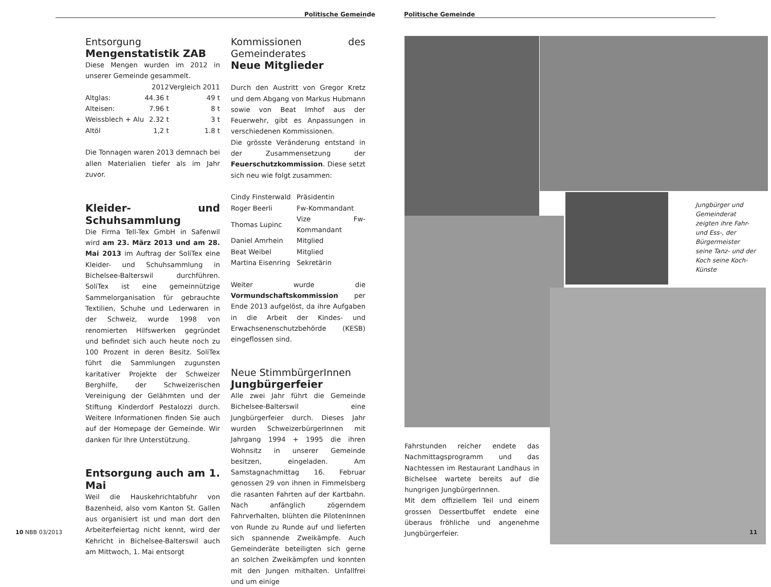Politische Gemeinde
Entsorgung
Mengenstatistik ZAB
Diese Mengen wurden im 2012 in unserer Gemeinde gesammelt.
| | 2012 | Vergleich 2011 |
| Altglas: | 44.36 t | 49 t |
| Alteisen: | 7.96 t | 8 t |
| Weissblech + Alu | 2.32 t | 3 t |
| Altöl | 1,2 t | 1.8 t |
Die Tonnagen waren 2013 demnach bei allen Materialien tiefer als im Jahr zuvor.
Kleider- und Schuhsammlung
Die Firma Tell-Tex GmbH in Safenwil wird am 23. März 2013 und am 28. Mai 2013 im Auftrag der SoliTex eine Kleider- und Schuhsammlung in Bichelsee-Balterswil durchführen. SoliTex ist eine gemeinnützige Sammelorganisation für gebrauchte Textilien, Schuhe und Lederwaren in der Schweiz, wurde 1998 von renomierten Hilfswerken gegründet und befindet sich auch heute noch zu 100 Prozent in deren Besitz. SoliTex führt die Sammlungen zugunsten karitativer Projekte der Schweizer Berghilfe, der Schweizerischen Vereinigung der Gelähmten und der Stiftung Kinderdorf Pestalozzi durch. Weitere Informationen finden Sie auch auf der Homepage der Gemeinde. Wir danken für Ihre Unterstützung.
Entsorgung auch am 1. Mai
Weil die Hauskehrichtabfuhr von Bazenheid, also vom Kanton St. Gallen aus organisiert ist und man dort den Arbeiterfeiertag nicht kennt, wird der Kehricht in Bichelsee-Balterswil auch am Mittwoch, 1. Mai entsorgt
Kommissionen des Gemeinderates
Neue Mitglieder
Durch den Austritt von Gregor Kretz und dem Abgang von Markus Hubmann sowie von Beat Imhof aus der Feuerwehr, gibt es Anpassungen in verschiedenen Kommissionen.
Die grösste Veränderung entstand in der Zusammensetzung der Feuerschutzkommission. Diese setzt sich neu wie folgt zusammen:
| Cindy Finsterwald | Präsidentin |
| Roger Beerli | Fw-Kommandant |
| Thomas Lupinc | Vize Fw-Kommandant |
| Daniel Amrhein | Mitglied |
| Beat Weibel | Mitglied |
| Martina Eisenring | Sekretärin |
Weiter wurde die Vormundschaftskommission per Ende 2013 aufgelöst, da ihre Aufgaben in die Arbeit der Kindes- und Erwachsenenschutzbehörde (KESB) eingeflossen sind.
Neue StimmbürgerInnen
Jungbürgerfeier
Alle zwei Jahr führt die Gemeinde Bichelsee-Balterswil eine Jungbürgerfeier durch. Dieses Jahr wurden SchweizerbürgerInnen mit Jahrgang 1994 + 1995 die ihren Wohnsitz in unserer Gemeinde besitzen, eingeladen. Am Samstagnachmittag 16. Februar genossen 29 von ihnen in Fimmelsberg die rasanten Fahrten auf der Kartbahn. Nach anfänglich zögerndem Fahrverhalten, blühten die PilotenInnen von Runde zu Runde auf und lieferten sich spannende Zweikämpfe. Auch Gemeinderäte beteiligten sich gerne an solchen Zweikämpfen und konnten mit den Jungen mithalten. Unfallfrei und um einige
10 NBB 03/2013
Politische Gemeinde
Jungbürger und Gemeinderat zeigten ihre Fahr- und Ess-, der Bürgermeister seine Tanz- und der Koch seine Koch-Künste
Fahrstunden reicher endete das Nachmittagsprogramm und das Nachtessen im Restaurant Landhaus in Bichelsee wartete bereits auf die hungrigen JungbürgerInnen.
Mit dem offiziellem Teil und einem grossen Dessertbuffet endete eine überaus fröhliche und angenehme Jungbürgerfeier.
11